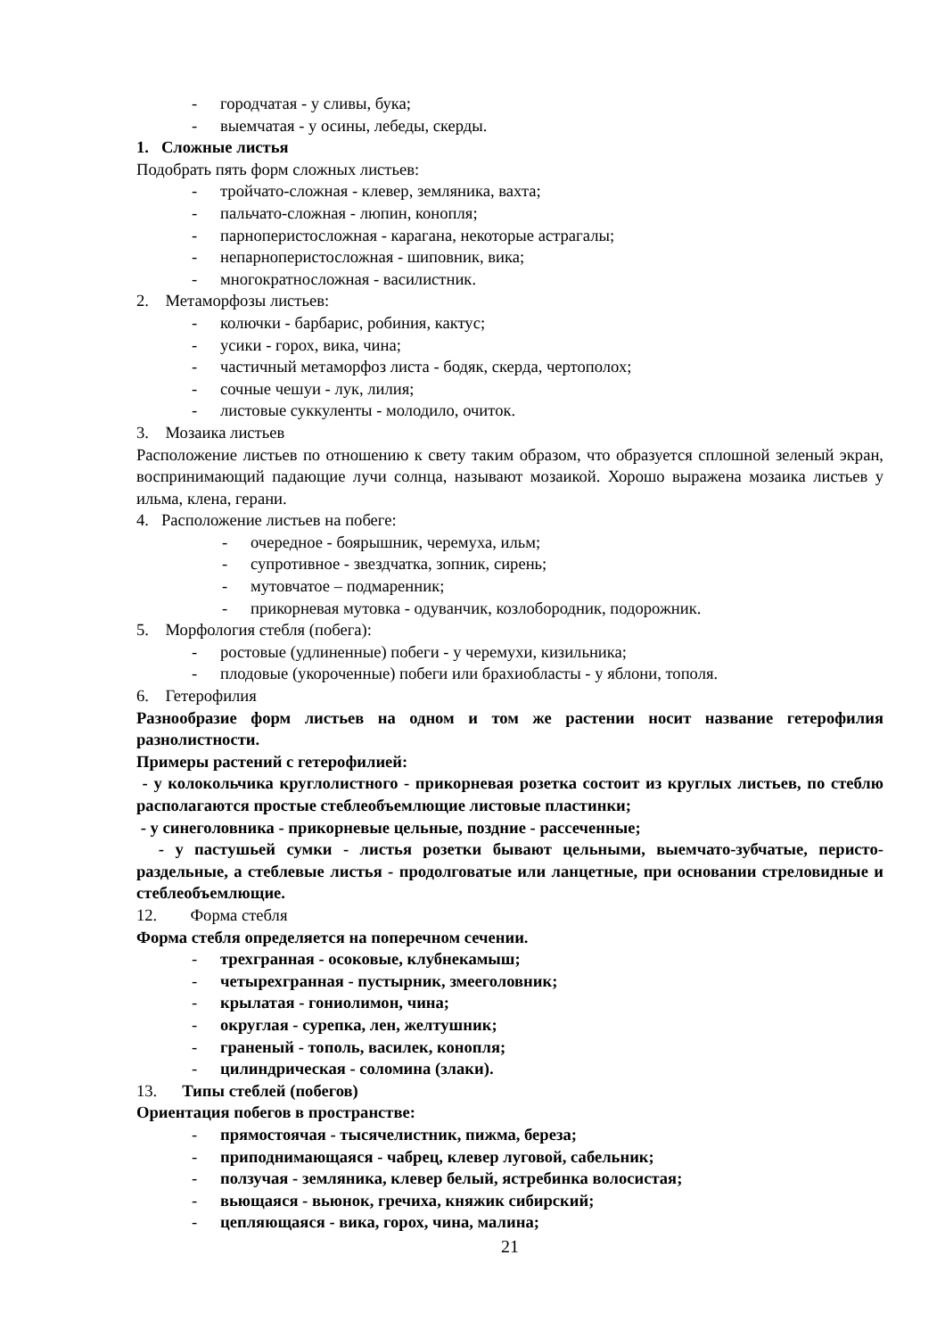- городчатая - у сливы, бука;
- выемчатая - у осины, лебеды, скерды.
1. Сложные листья
Подобрать пять форм сложных листьев:
- тройчато-сложная - клевер, земляника, вахта;
- пальчато-сложная - люпин, конопля;
- парноперистосложная - карагана, некоторые астрагалы;
- непарноперистосложная - шиповник, вика;
- многократносложная - василистник.
2. Метаморфозы листьев:
- колючки - барбарис, робиния, кактус;
- усики - горох, вика, чина;
- частичный метаморфоз листа - бодяк, скерда, чертополох;
- сочные чешуи - лук, лилия;
- листовые суккуленты - молодило, очиток.
3. Мозаика листьев
Расположение листьев по отношению к свету таким образом, что образуется сплошной зеленый экран, воспринимающий падающие лучи солнца, называют мозаикой. Хорошо выражена мозаика листьев у ильма, клена, герани.
4. Расположение листьев на побеге:
- очередное - боярышник, черемуха, ильм;
- супротивное - звездчатка, зопник, сирень;
- мутовчатое – подмаренник;
- прикорневая мутовка - одуванчик, козлобородник, подорожник.
5. Морфология стебля (побега):
- ростовые (удлиненные) побеги - у черемухи, кизильника;
- плодовые (укороченные) побеги или брахиобласты - у яблони, тополя.
6. Гетерофилия
Разнообразие форм листьев на одном и том же растении носит название гетерофилия разнолистности.
Примеры растений с гетерофилией:
- у колокольчика круглолистного - прикорневая розетка состоит из круглых листьев, по стеблю располагаются простые стеблеобъемлющие листовые пластинки;
- у синеголовника - прикорневые цельные, поздние - рассеченные;
- у пастушьей сумки - листья розетки бывают цельными, выемчато-зубчатые, перисто-раздельные, а стеблевые листья - продолговатые или ланцетные, при основании стреловидные и стеблеобъемлющие.
12. Форма стебля
Форма стебля определяется на поперечном сечении.
- трехгранная - осоковые, клубнекамыш;
- четырехгранная - пустырник, змееголовник;
- крылатая - гониолимон, чина;
- округлая - сурепка, лен, желтушник;
- граненый - тополь, василек, конопля;
- цилиндрическая - соломина (злаки).
13. Типы стеблей (побегов)
Ориентация побегов в пространстве:
- прямостоячая - тысячелистник, пижма, береза;
- приподнимающаяся - чабрец, клевер луговой, сабельник;
- ползучая - земляника, клевер белый, ястребинка волосистая;
- вьющаяся - вьюнок, гречиха, княжик сибирский;
- цепляющаяся - вика, горох, чина, малина;
21